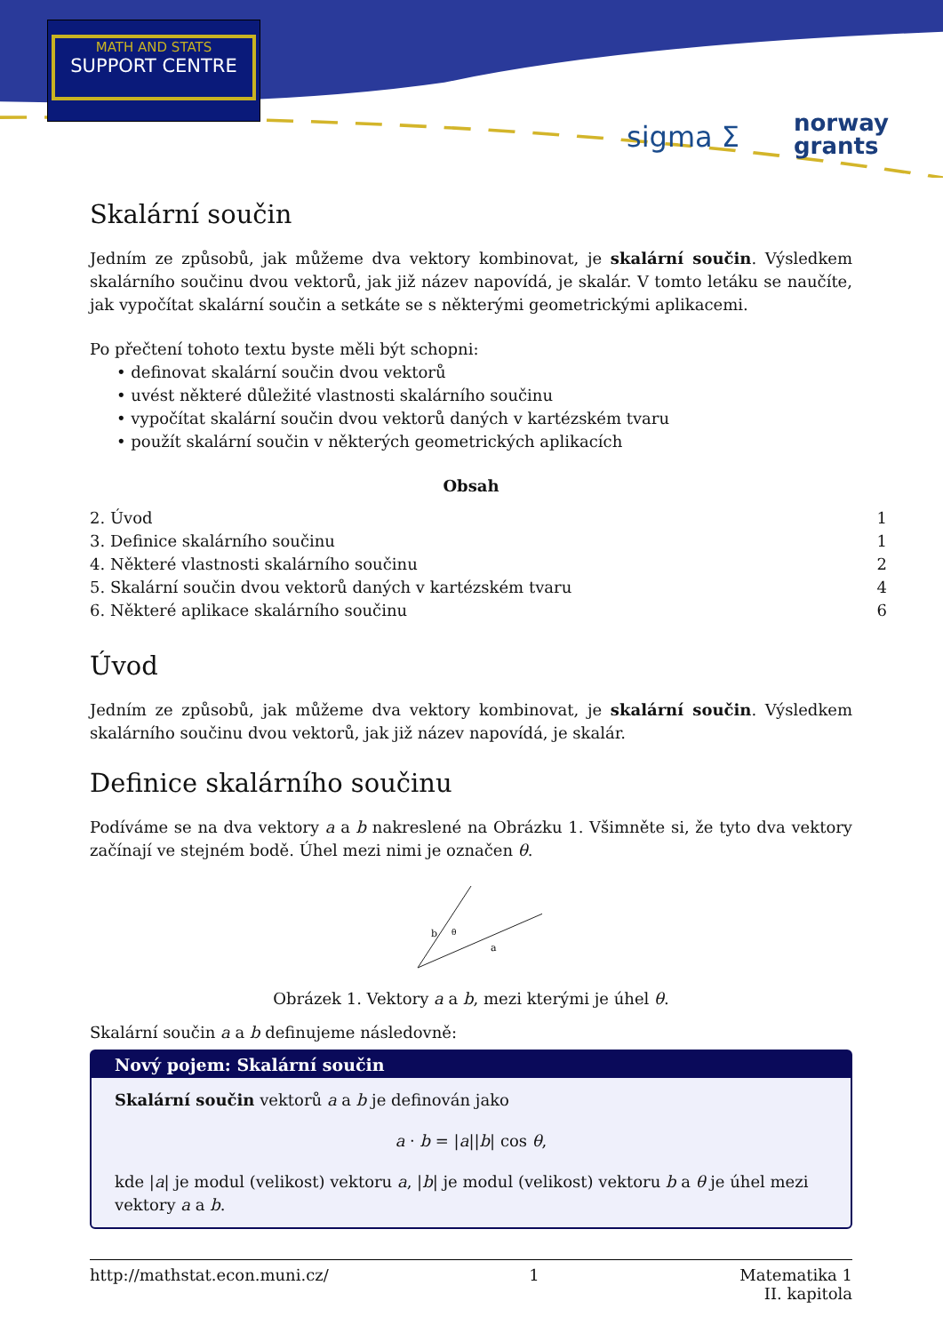MATH AND STATS
SUPPORT CENTRE
sigma Σ
norway
grants
Skalární součin
Jedním ze způsobů, jak můžeme dva vektory kombinovat, je skalární součin. Výsledkem skalárního součinu dvou vektorů, jak již název napovídá, je skalár. V tomto letáku se naučíte, jak vypočítat skalární součin a setkáte se s některými geometrickými aplikacemi.
Po přečtení tohoto textu byste měli být schopni:
• definovat skalární součin dvou vektorů
• uvést některé důležité vlastnosti skalárního součinu
• vypočítat skalární součin dvou vektorů daných v kartézském tvaru
• použít skalární součin v některých geometrických aplikacích
Obsah
2. Úvod 1
3. Definice skalárního součinu 1
4. Některé vlastnosti skalárního součinu 2
5. Skalární součin dvou vektorů daných v kartézském tvaru 4
6. Některé aplikace skalárního součinu 6
Úvod
Jedním ze způsobů, jak můžeme dva vektory kombinovat, je skalární součin. Výsledkem skalárního součinu dvou vektorů, jak již název napovídá, je skalár.
Definice skalárního součinu
Podíváme se na dva vektory a a b nakreslené na Obrázku 1. Všimněte si, že tyto dva vektory začínají ve stejném bodě. Úhel mezi nimi je označen θ.
b
θ
a
Obrázek 1. Vektory a a b, mezi kterými je úhel θ.
Skalární součin a a b definujeme následovně:
Nový pojem: Skalární součin
Skalární součin vektorů a a b je definován jako
a · b = |a||b| cos θ,
kde |a| je modul (velikost) vektoru a, |b| je modul (velikost) vektoru b a θ je úhel mezi vektory a a b.
http://mathstat.econ.muni.cz/ 1 Matematika 1
II. kapitola